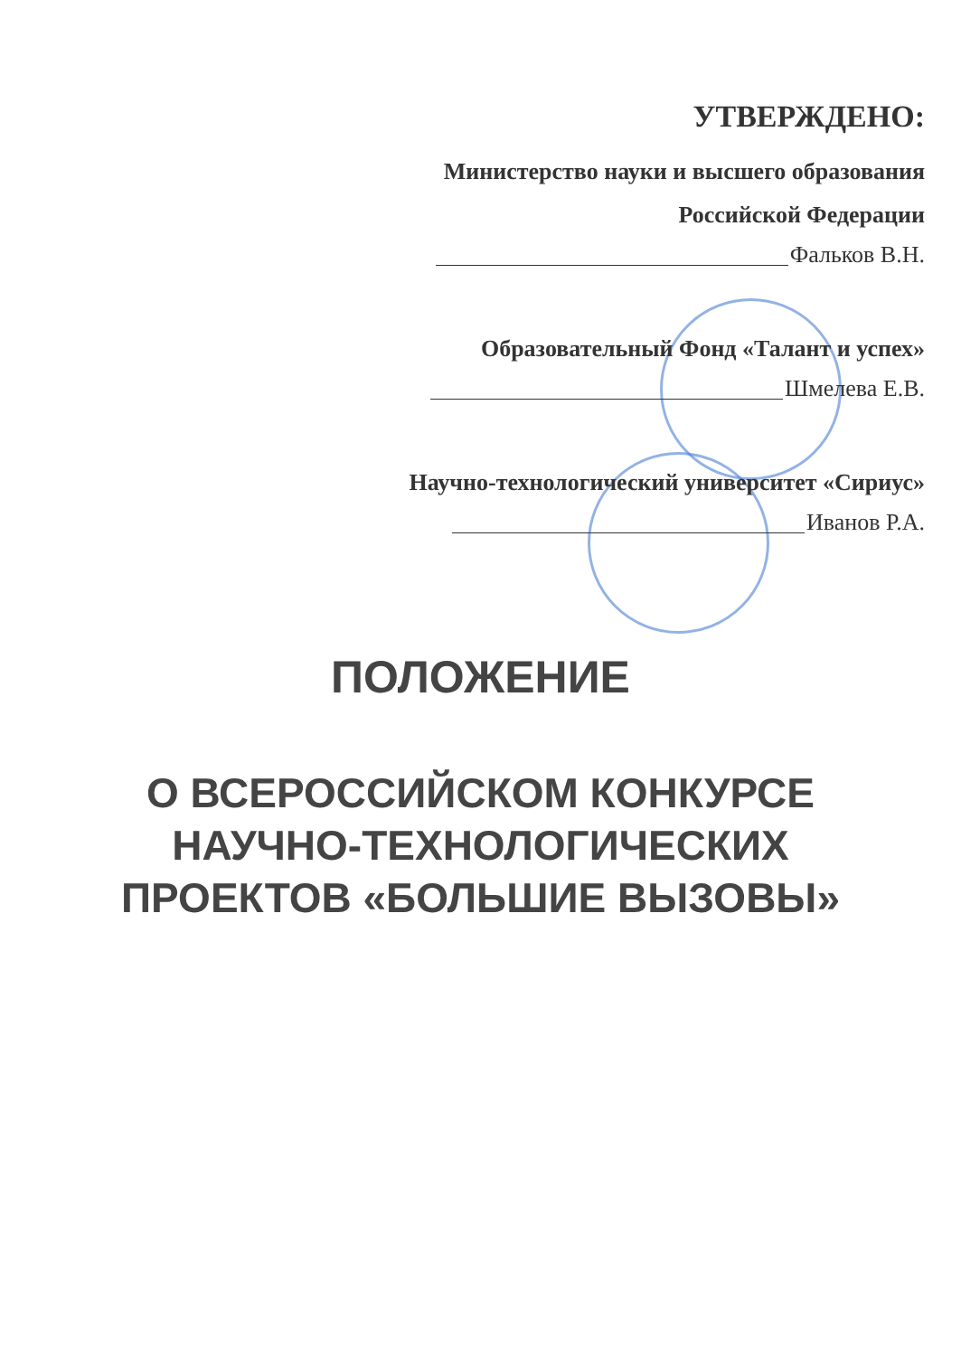УТВЕРЖДЕНО:
Министерство науки и высшего образования
Российской Федерации
Фальков В.Н.
Образовательный Фонд «Талант и успех»
Шмелева Е.В.
Научно-технологический университет «Сириус»
Иванов Р.А.
ПОЛОЖЕНИЕ
О ВСЕРОССИЙСКОМ КОНКУРСЕ
НАУЧНО-ТЕХНОЛОГИЧЕСКИХ
ПРОЕКТОВ «БОЛЬШИЕ ВЫЗОВЫ»